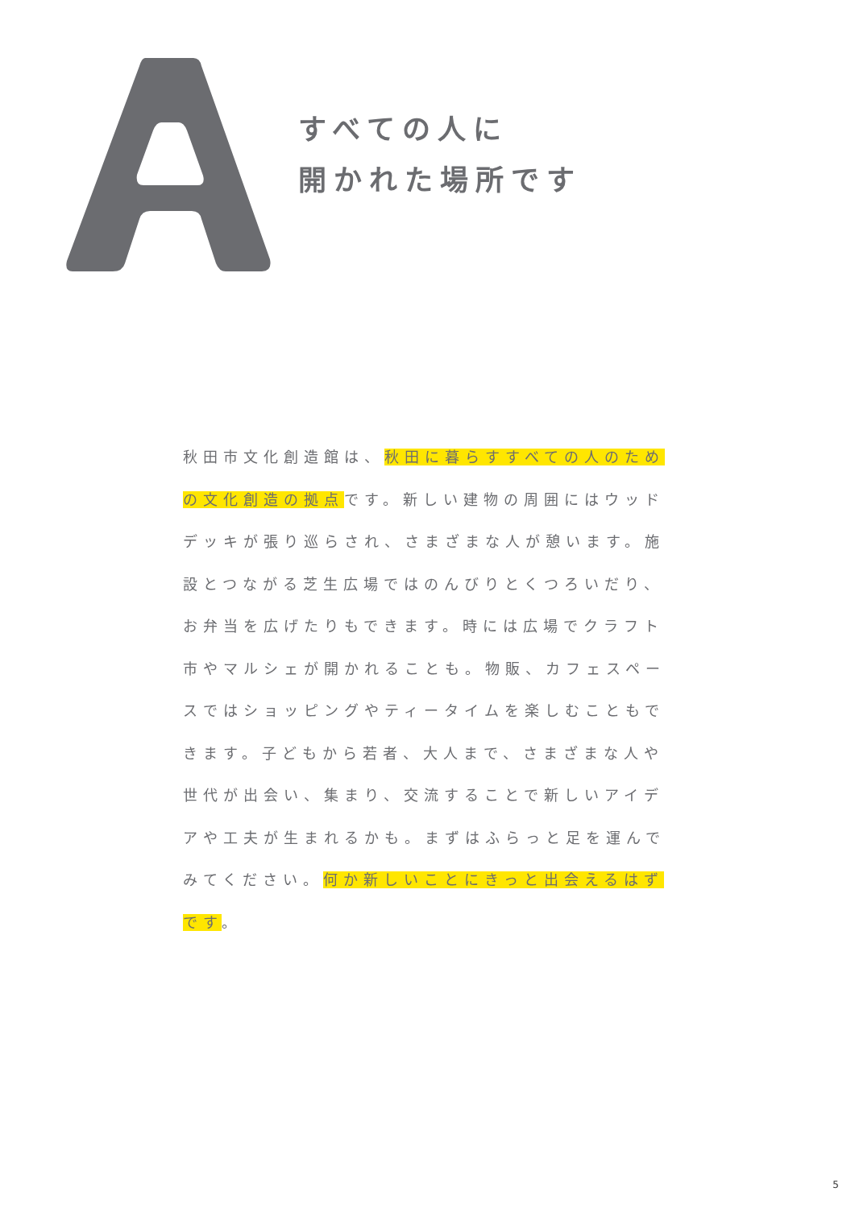すべての人に
開かれた場所です
秋田市文化創造館は、秋田に暮らすすべての人のための文化創造の拠点です。新しい建物の周囲にはウッドデッキが張り巡らされ、さまざまな人が憩います。施設とつながる芝生広場ではのんびりとくつろいだり、お弁当を広げたりもできます。時には広場でクラフト市やマルシェが開かれることも。物販、カフェスペースではショッピングやティータイムを楽しむこともできます。子どもから若者、大人まで、さまざまな人や世代が出会い、集まり、交流することで新しいアイデアや工夫が生まれるかも。まずはふらっと足を運んでみてください。何か新しいことにきっと出会えるはずです。
5